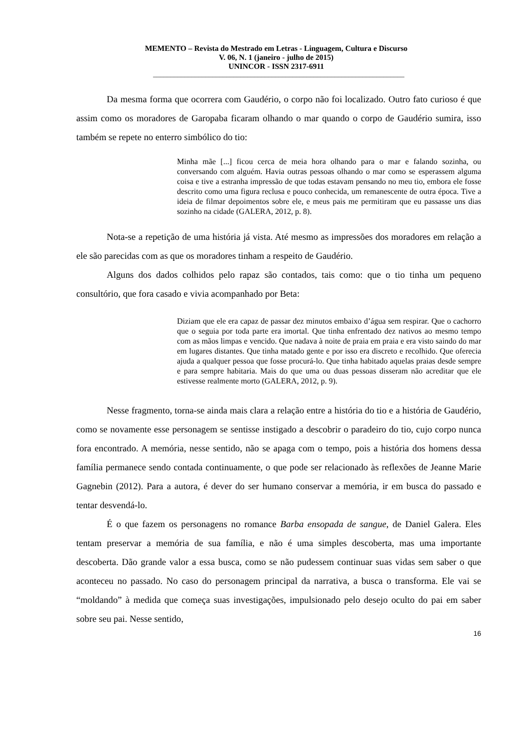MEMENTO – Revista do Mestrado em Letras - Linguagem, Cultura e Discurso
V. 06, N. 1 (janeiro - julho de 2015)
UNINCOR - ISSN 2317-6911
________________________________________________________________________
Da mesma forma que ocorrera com Gaudério, o corpo não foi localizado. Outro fato curioso é que assim como os moradores de Garopaba ficaram olhando o mar quando o corpo de Gaudério sumira, isso também se repete no enterro simbólico do tio:
Minha mãe [...] ficou cerca de meia hora olhando para o mar e falando sozinha, ou conversando com alguém. Havia outras pessoas olhando o mar como se esperassem alguma coisa e tive a estranha impressão de que todas estavam pensando no meu tio, embora ele fosse descrito como uma figura reclusa e pouco conhecida, um remanescente de outra época. Tive a ideia de filmar depoimentos sobre ele, e meus pais me permitiram que eu passasse uns dias sozinho na cidade (GALERA, 2012, p. 8).
Nota-se a repetição de uma história já vista. Até mesmo as impressões dos moradores em relação a ele são parecidas com as que os moradores tinham a respeito de Gaudério.
Alguns dos dados colhidos pelo rapaz são contados, tais como: que o tio tinha um pequeno consultório, que fora casado e vivia acompanhado por Beta:
Diziam que ele era capaz de passar dez minutos embaixo d’água sem respirar. Que o cachorro que o seguia por toda parte era imortal. Que tinha enfrentado dez nativos ao mesmo tempo com as mãos limpas e vencido. Que nadava à noite de praia em praia e era visto saindo do mar em lugares distantes. Que tinha matado gente e por isso era discreto e recolhido. Que oferecia ajuda a qualquer pessoa que fosse procurá-lo. Que tinha habitado aquelas praias desde sempre e para sempre habitaria. Mais do que uma ou duas pessoas disseram não acreditar que ele estivesse realmente morto (GALERA, 2012, p. 9).
Nesse fragmento, torna-se ainda mais clara a relação entre a história do tio e a história de Gaudério, como se novamente esse personagem se sentisse instigado a descobrir o paradeiro do tio, cujo corpo nunca fora encontrado. A memória, nesse sentido, não se apaga com o tempo, pois a história dos homens dessa família permanece sendo contada continuamente, o que pode ser relacionado às reflexões de Jeanne Marie Gagnebin (2012). Para a autora, é dever do ser humano conservar a memória, ir em busca do passado e tentar desvendá-lo.
É o que fazem os personagens no romance Barba ensopada de sangue, de Daniel Galera. Eles tentam preservar a memória de sua família, e não é uma simples descoberta, mas uma importante descoberta. Dão grande valor a essa busca, como se não pudessem continuar suas vidas sem saber o que aconteceu no passado. No caso do personagem principal da narrativa, a busca o transforma. Ele vai se “moldando” à medida que começa suas investigações, impulsionado pelo desejo oculto do pai em saber sobre seu pai. Nesse sentido,
16